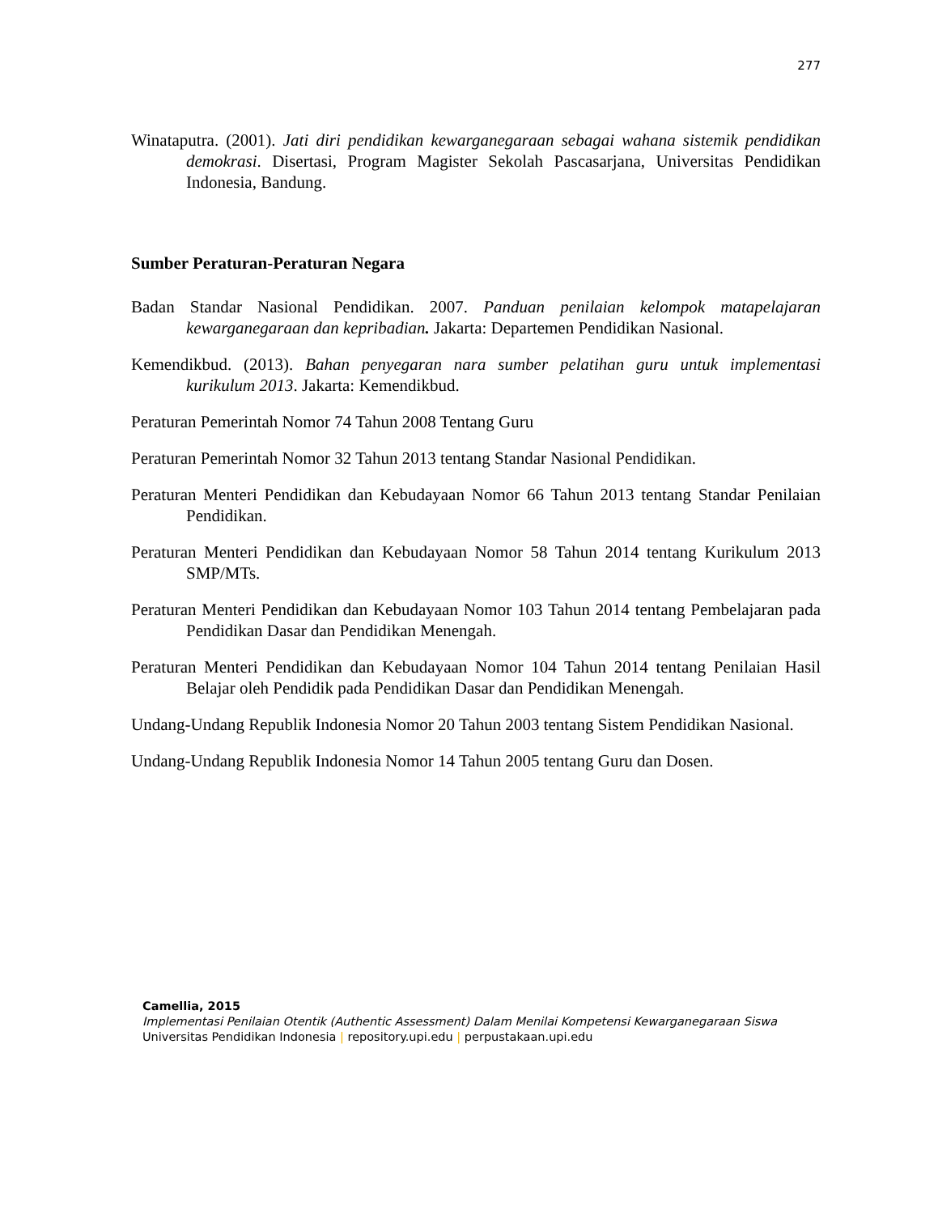277
Winataputra. (2001). Jati diri pendidikan kewarganegaraan sebagai wahana sistemik pendidikan demokrasi. Disertasi, Program Magister Sekolah Pascasarjana, Universitas Pendidikan Indonesia, Bandung.
Sumber Peraturan-Peraturan Negara
Badan Standar Nasional Pendidikan. 2007. Panduan penilaian kelompok matapelajaran kewarganegaraan dan kepribadian. Jakarta: Departemen Pendidikan Nasional.
Kemendikbud. (2013). Bahan penyegaran nara sumber pelatihan guru untuk implementasi kurikulum 2013. Jakarta: Kemendikbud.
Peraturan Pemerintah Nomor 74 Tahun 2008 Tentang Guru
Peraturan Pemerintah Nomor 32 Tahun 2013 tentang Standar Nasional Pendidikan.
Peraturan Menteri Pendidikan dan Kebudayaan Nomor 66 Tahun 2013 tentang Standar Penilaian Pendidikan.
Peraturan Menteri Pendidikan dan Kebudayaan Nomor 58 Tahun 2014 tentang Kurikulum 2013 SMP/MTs.
Peraturan Menteri Pendidikan dan Kebudayaan Nomor 103 Tahun 2014 tentang Pembelajaran pada Pendidikan Dasar dan Pendidikan Menengah.
Peraturan Menteri Pendidikan dan Kebudayaan Nomor 104 Tahun 2014 tentang Penilaian Hasil Belajar oleh Pendidik pada Pendidikan Dasar dan Pendidikan Menengah.
Undang-Undang Republik Indonesia Nomor 20 Tahun 2003 tentang Sistem Pendidikan Nasional.
Undang-Undang Republik Indonesia Nomor 14 Tahun 2005 tentang Guru dan Dosen.
Camellia, 2015
Implementasi Penilaian Otentik (Authentic Assessment) Dalam Menilai Kompetensi Kewarganegaraan Siswa
Universitas Pendidikan Indonesia | repository.upi.edu | perpustakaan.upi.edu